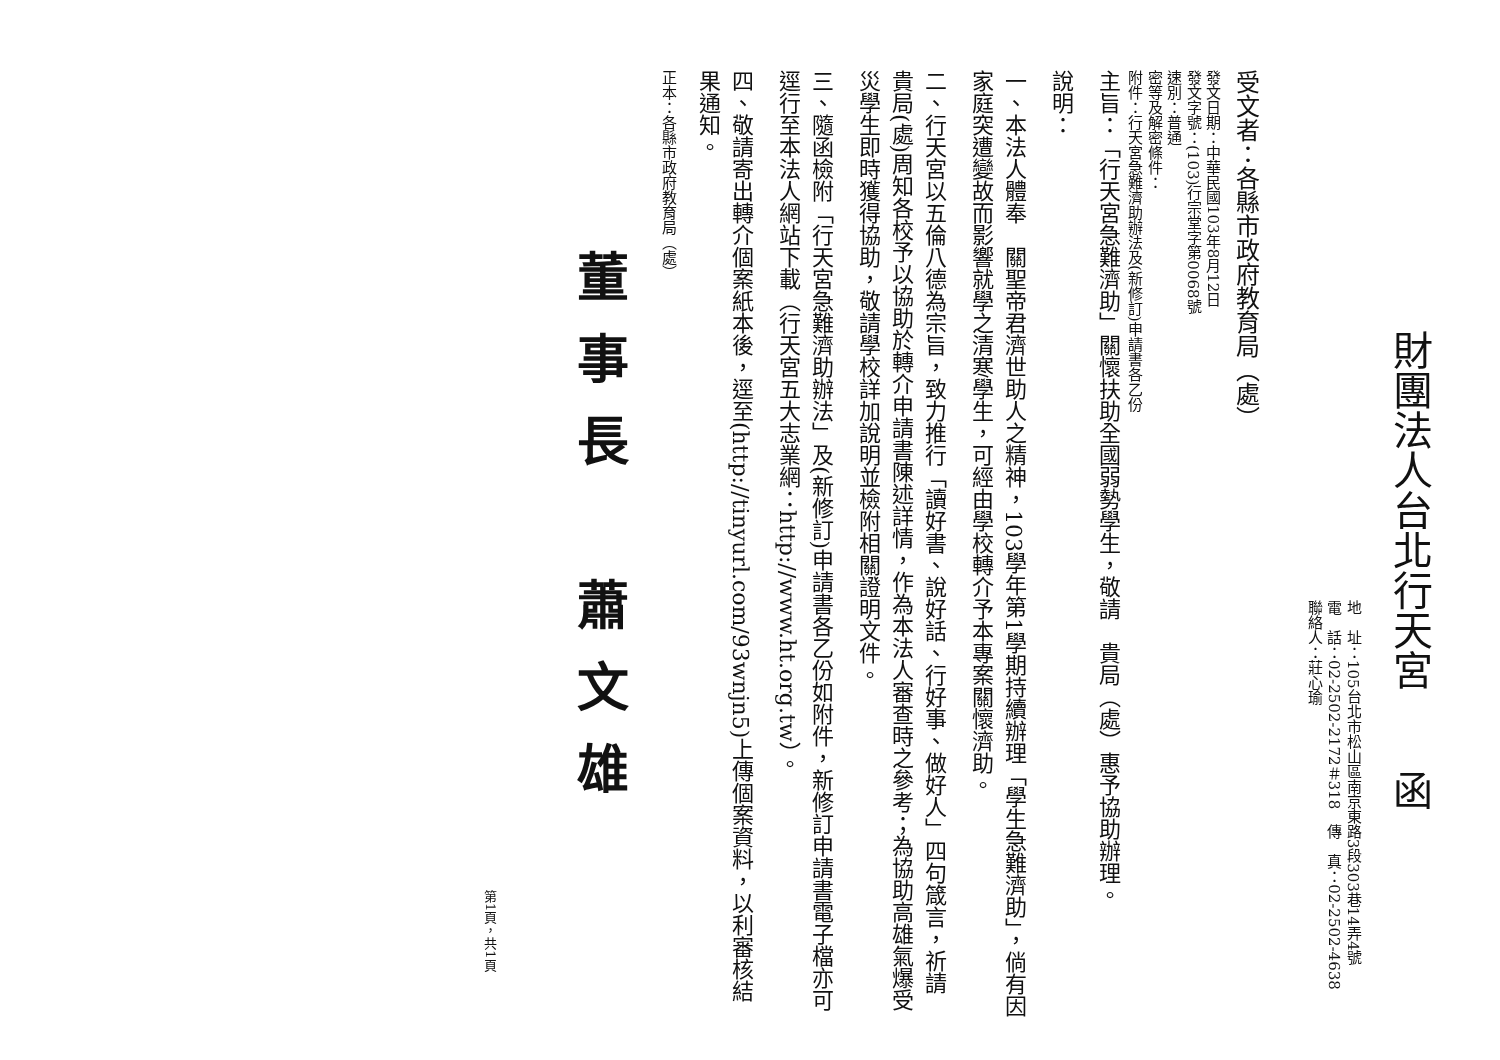財團法人台北行天宮　　函
地　址：105台北市松山區南京東路3段303巷14弄4號
電　話：02-2502-2172＃318　傳　真：02-2502-4638
聯絡人：莊心瑜
受文者：各縣市政府教育局（處）
發文日期：中華民國103年8月12日
發文字號：(103)行宗堂字第0068號
速別：普通
密等及解密條件：
附件：行天宮急難濟助辦法及(新修訂)申請書各乙份
主旨：「行天宮急難濟助」關懷扶助全國弱勢學生，敬請　貴局（處）惠予協助辦理。
說明：
一、本法人體奉　關聖帝君濟世助人之精神，103學年第1學期持續辦理「學生急難濟助」，倘有因家庭突遭變故而影響就學之清寒學生，可經由學校轉介予本專案關懷濟助。
二、行天宮以五倫八德為宗旨，致力推行「讀好書、說好話、行好事、做好人」四句箴言，祈請　貴局(處)周知各校予以協助於轉介申請書陳述詳情，作為本法人審查時之參考；為協助高雄氣爆受災學生即時獲得協助，敬請學校詳加說明並檢附相關證明文件。
三、隨函檢附「行天宮急難濟助辦法」及(新修訂)申請書各乙份如附件，新修訂申請書電子檔亦可逕行至本法人網站下載（行天宮五大志業網：http://www.ht.org.tw）。
四、敬請寄出轉介個案紙本後，逕至(http://tinyurl.com/93wnjn5)上傳個案資料，以利審核結果通知。
正本：各縣市政府教育局（處）
董事長　蕭文雄
第1頁，共1頁